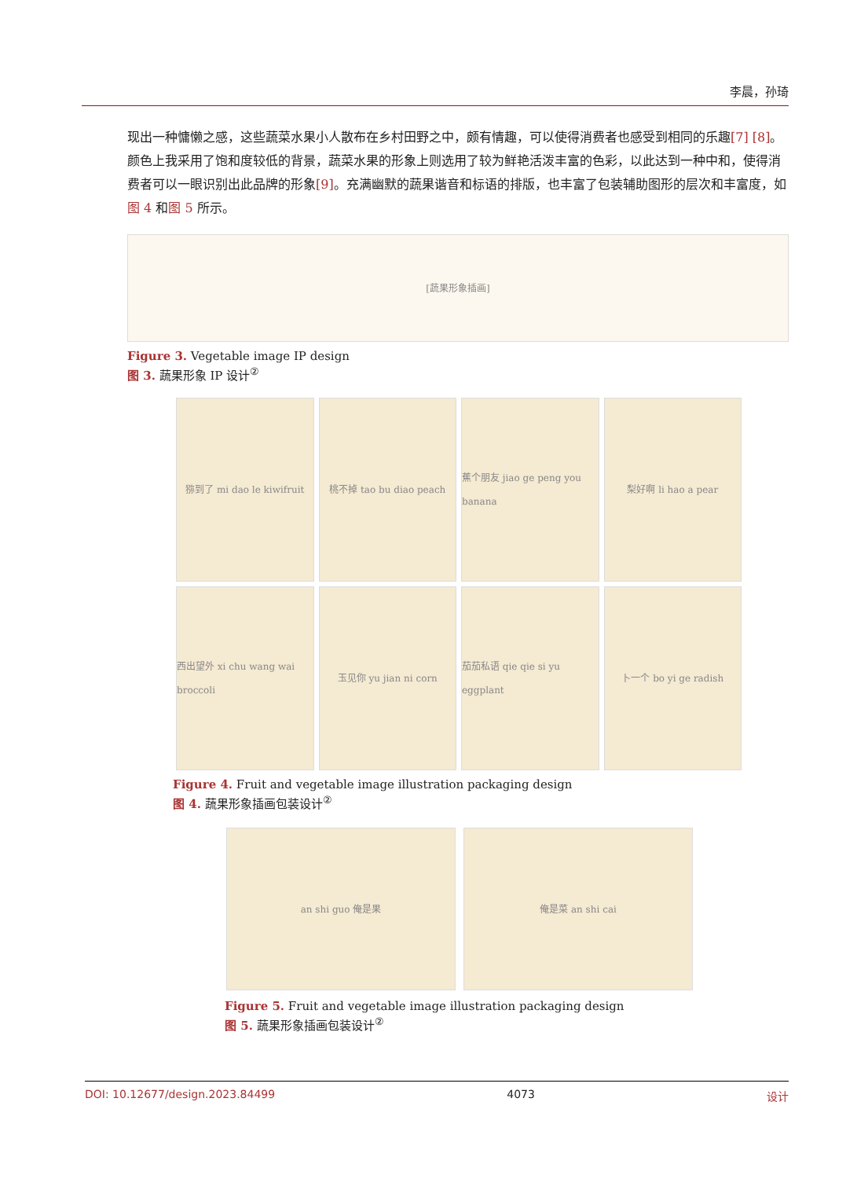李晨，孙琦
现出一种慵懒之感，这些蔬菜水果小人散布在乡村田野之中，颇有情趣，可以使得消费者也感受到相同的乐趣[7] [8]。颜色上我采用了饱和度较低的背景，蔬菜水果的形象上则选用了较为鲜艳活泼丰富的色彩，以此达到一种中和，使得消费者可以一眼识别出此品牌的形象[9]。充满幽默的蔬果谐音和标语的排版，也丰富了包装辅助图形的层次和丰富度，如图 4 和图 5 所示。
[蔬果形象插画]
Figure 3. Vegetable image IP design
图 3. 蔬果形象 IP 设计<sup>②</sup>
猕到了 mi dao le kiwifruit
桃不掉 tao bu diao peach
蕉个朋友 jiao ge peng you banana
梨好啊 li hao a pear
西出望外 xi chu wang wai broccoli
玉见你 yu jian ni corn
茄茄私语 qie qie si yu eggplant
卜一个 bo yi ge radish
Figure 4. Fruit and vegetable image illustration packaging design
图 4. 蔬果形象插画包装设计<sup>②</sup>
an shi guo 俺是果 俺是菜 an shi cai
Figure 5. Fruit and vegetable image illustration packaging design
图 5. 蔬果形象插画包装设计<sup>②</sup>
DOI: 10.12677/design.2023.84499 4073 设计